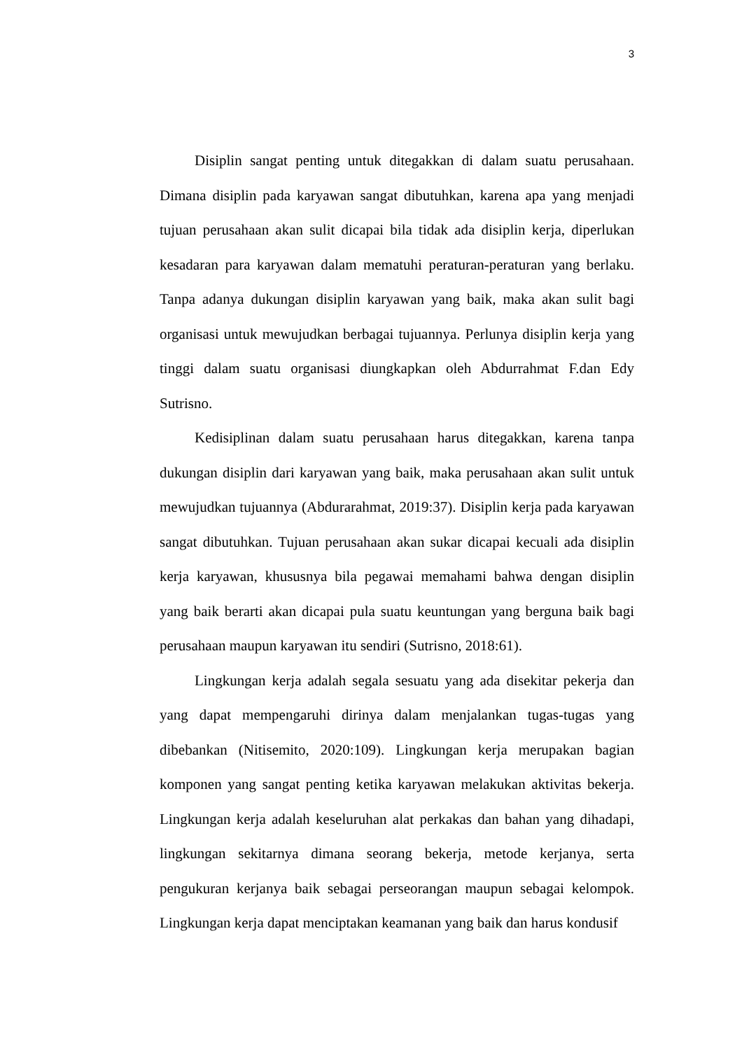3
Disiplin sangat penting untuk ditegakkan di dalam suatu perusahaan. Dimana disiplin pada karyawan sangat dibutuhkan, karena apa yang menjadi tujuan perusahaan akan sulit dicapai bila tidak ada disiplin kerja, diperlukan kesadaran para karyawan dalam mematuhi peraturan-peraturan yang berlaku. Tanpa adanya dukungan disiplin karyawan yang baik, maka akan sulit bagi organisasi untuk mewujudkan berbagai tujuannya. Perlunya disiplin kerja yang tinggi dalam suatu organisasi diungkapkan oleh Abdurrahmat F.dan Edy Sutrisno.
Kedisiplinan dalam suatu perusahaan harus ditegakkan, karena tanpa dukungan disiplin dari karyawan yang baik, maka perusahaan akan sulit untuk mewujudkan tujuannya (Abdurarahmat, 2019:37). Disiplin kerja pada karyawan sangat dibutuhkan. Tujuan perusahaan akan sukar dicapai kecuali ada disiplin kerja karyawan, khususnya bila pegawai memahami bahwa dengan disiplin yang baik berarti akan dicapai pula suatu keuntungan yang berguna baik bagi perusahaan maupun karyawan itu sendiri (Sutrisno, 2018:61).
Lingkungan kerja adalah segala sesuatu yang ada disekitar pekerja dan yang dapat mempengaruhi dirinya dalam menjalankan tugas-tugas yang dibebankan (Nitisemito, 2020:109). Lingkungan kerja merupakan bagian komponen yang sangat penting ketika karyawan melakukan aktivitas bekerja. Lingkungan kerja adalah keseluruhan alat perkakas dan bahan yang dihadapi, lingkungan sekitarnya dimana seorang bekerja, metode kerjanya, serta pengukuran kerjanya baik sebagai perseorangan maupun sebagai kelompok. Lingkungan kerja dapat menciptakan keamanan yang baik dan harus kondusif